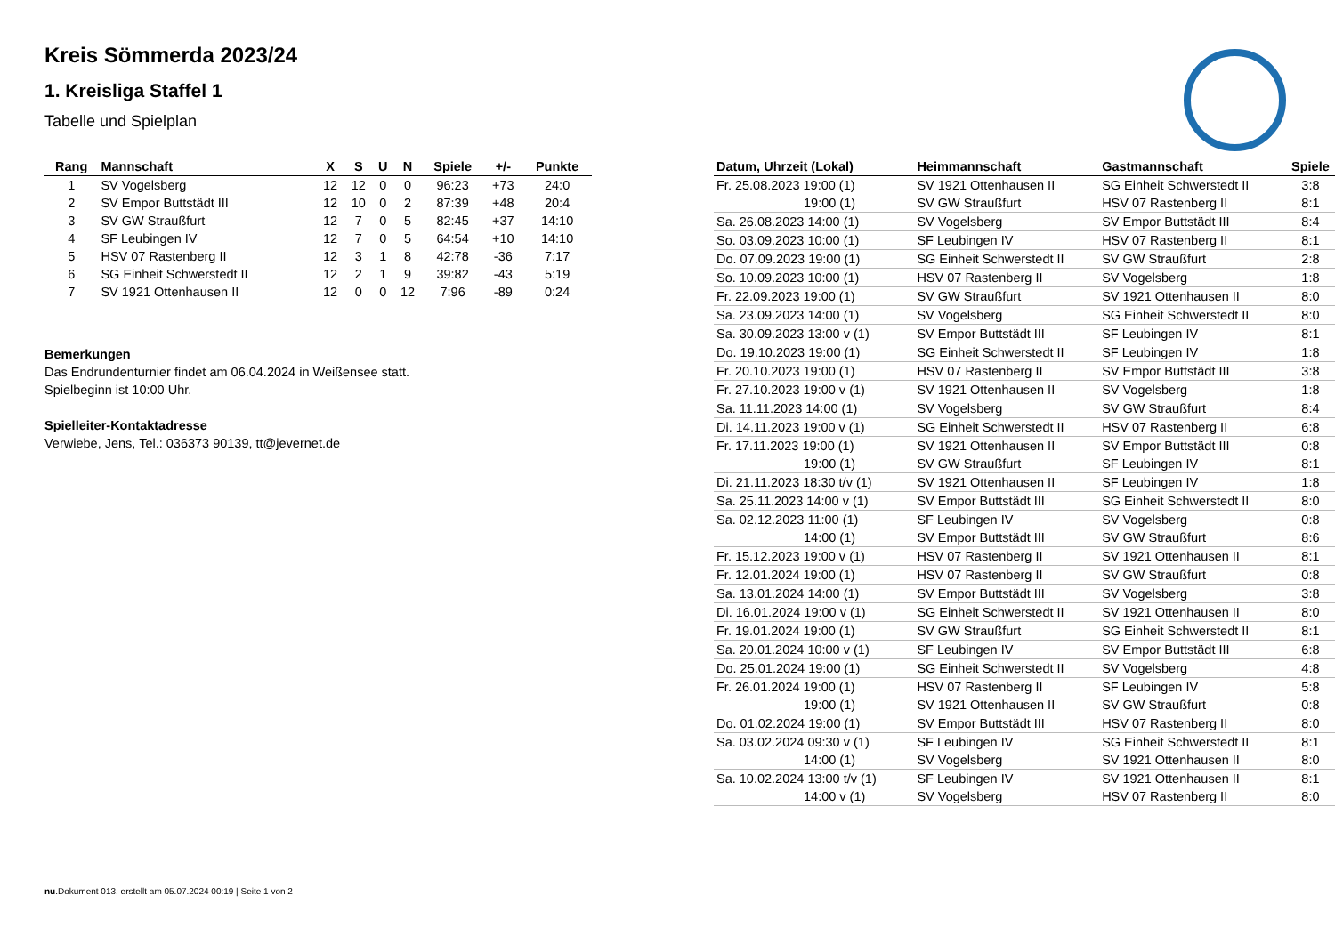Kreis Sömmerda 2023/24
1. Kreisliga Staffel 1
Tabelle und Spielplan
| Rang | Mannschaft | X | S | U | N | Spiele | +/- | Punkte |
| --- | --- | --- | --- | --- | --- | --- | --- | --- |
| 1 | SV Vogelsberg | 12 | 12 | 0 | 0 | 96:23 | +73 | 24:0 |
| 2 | SV Empor Buttstädt III | 12 | 10 | 0 | 2 | 87:39 | +48 | 20:4 |
| 3 | SV GW Straußfurt | 12 | 7 | 0 | 5 | 82:45 | +37 | 14:10 |
| 4 | SF Leubingen IV | 12 | 7 | 0 | 5 | 64:54 | +10 | 14:10 |
| 5 | HSV 07 Rastenberg II | 12 | 3 | 1 | 8 | 42:78 | -36 | 7:17 |
| 6 | SG Einheit Schwerstedt II | 12 | 2 | 1 | 9 | 39:82 | -43 | 5:19 |
| 7 | SV 1921 Ottenhausen II | 12 | 0 | 0 | 12 | 7:96 | -89 | 0:24 |
Bemerkungen
Das Endrundenturnier findet am 06.04.2024 in Weißensee statt.
Spielbeginn ist 10:00 Uhr.
Spielleiter-Kontaktadresse
Verwiebe, Jens, Tel.: 036373 90139, tt@jevernet.de
| Datum, Uhrzeit (Lokal) | Heimmannschaft | Gastmannschaft | Spiele |
| --- | --- | --- | --- |
| Fr. 25.08.2023 19:00 (1) | SV 1921 Ottenhausen II | SG Einheit Schwerstedt II | 3:8 |
| 19:00 (1) | SV GW Straußfurt | HSV 07 Rastenberg II | 8:1 |
| Sa. 26.08.2023 14:00 (1) | SV Vogelsberg | SV Empor Buttstädt III | 8:4 |
| So. 03.09.2023 10:00 (1) | SF Leubingen IV | HSV 07 Rastenberg II | 8:1 |
| Do. 07.09.2023 19:00 (1) | SG Einheit Schwerstedt II | SV GW Straußfurt | 2:8 |
| So. 10.09.2023 10:00 (1) | HSV 07 Rastenberg II | SV Vogelsberg | 1:8 |
| Fr. 22.09.2023 19:00 (1) | SV GW Straußfurt | SV 1921 Ottenhausen II | 8:0 |
| Sa. 23.09.2023 14:00 (1) | SV Vogelsberg | SG Einheit Schwerstedt II | 8:0 |
| Sa. 30.09.2023 13:00 v (1) | SV Empor Buttstädt III | SF Leubingen IV | 8:1 |
| Do. 19.10.2023 19:00 (1) | SG Einheit Schwerstedt II | SF Leubingen IV | 1:8 |
| Fr. 20.10.2023 19:00 (1) | HSV 07 Rastenberg II | SV Empor Buttstädt III | 3:8 |
| Fr. 27.10.2023 19:00 v (1) | SV 1921 Ottenhausen II | SV Vogelsberg | 1:8 |
| Sa. 11.11.2023 14:00 (1) | SV Vogelsberg | SV GW Straußfurt | 8:4 |
| Di. 14.11.2023 19:00 v (1) | SG Einheit Schwerstedt II | HSV 07 Rastenberg II | 6:8 |
| Fr. 17.11.2023 19:00 (1) | SV 1921 Ottenhausen II | SV Empor Buttstädt III | 0:8 |
| 19:00 (1) | SV GW Straußfurt | SF Leubingen IV | 8:1 |
| Di. 21.11.2023 18:30 t/v (1) | SV 1921 Ottenhausen II | SF Leubingen IV | 1:8 |
| Sa. 25.11.2023 14:00 v (1) | SV Empor Buttstädt III | SG Einheit Schwerstedt II | 8:0 |
| Sa. 02.12.2023 11:00 (1) | SF Leubingen IV | SV Vogelsberg | 0:8 |
| 14:00 (1) | SV Empor Buttstädt III | SV GW Straußfurt | 8:6 |
| Fr. 15.12.2023 19:00 v (1) | HSV 07 Rastenberg II | SV 1921 Ottenhausen II | 8:1 |
| Fr. 12.01.2024 19:00 (1) | HSV 07 Rastenberg II | SV GW Straußfurt | 0:8 |
| Sa. 13.01.2024 14:00 (1) | SV Empor Buttstädt III | SV Vogelsberg | 3:8 |
| Di. 16.01.2024 19:00 v (1) | SG Einheit Schwerstedt II | SV 1921 Ottenhausen II | 8:0 |
| Fr. 19.01.2024 19:00 (1) | SV GW Straußfurt | SG Einheit Schwerstedt II | 8:1 |
| Sa. 20.01.2024 10:00 v (1) | SF Leubingen IV | SV Empor Buttstädt III | 6:8 |
| Do. 25.01.2024 19:00 (1) | SG Einheit Schwerstedt II | SV Vogelsberg | 4:8 |
| Fr. 26.01.2024 19:00 (1) | HSV 07 Rastenberg II | SF Leubingen IV | 5:8 |
| 19:00 (1) | SV 1921 Ottenhausen II | SV GW Straußfurt | 0:8 |
| Do. 01.02.2024 19:00 (1) | SV Empor Buttstädt III | HSV 07 Rastenberg II | 8:0 |
| Sa. 03.02.2024 09:30 v (1) | SF Leubingen IV | SG Einheit Schwerstedt II | 8:1 |
| 14:00 (1) | SV Vogelsberg | SV 1921 Ottenhausen II | 8:0 |
| Sa. 10.02.2024 13:00 t/v (1) | SF Leubingen IV | SV 1921 Ottenhausen II | 8:1 |
| 14:00 v (1) | SV Vogelsberg | HSV 07 Rastenberg II | 8:0 |
nu.Dokument 013, erstellt am 05.07.2024 00:19 | Seite 1 von 2